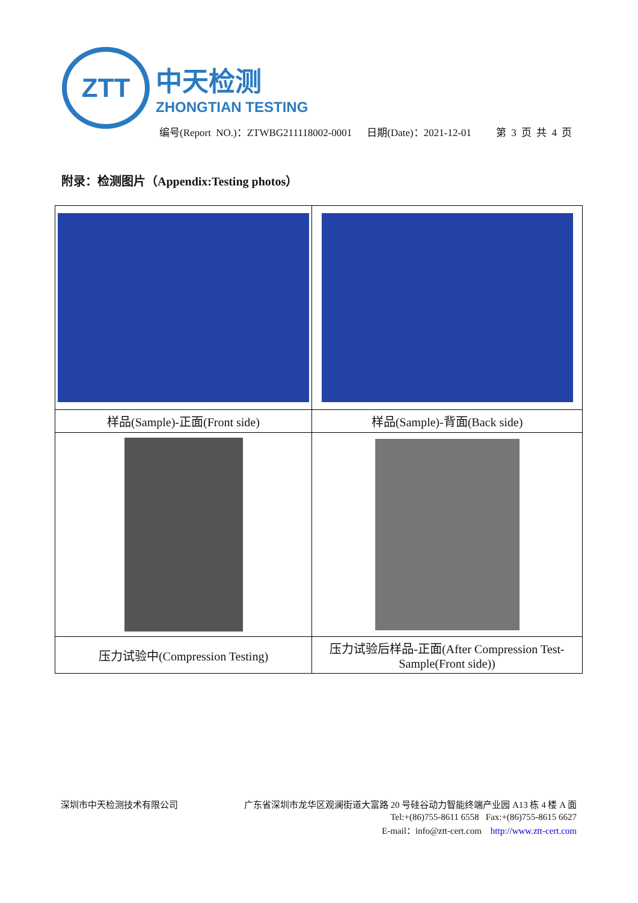ZTT
中天检测
ZHONGTIAN TESTING
编号(Report NO.)：ZTWBG211118002-0001 日期(Date)：2021-12-01 第 3 页 共 4 页
附录：检测图片（Appendix:Testing photos）
| 样品(Sample)-正面(Front side) | 样品(Sample)-背面(Back side) |
| 压力试验中(Compression Testing) | 压力试验后样品-正面(After Compression Test-Sample(Front side)) |
深圳市中天检测技术有限公司 广东省深圳市龙华区观澜街道大富路 20 号硅谷动力智能终端产业园 A13 栋 4 楼 A 面
Tel:+(86)755-8611 6558 Fax:+(86)755-8615 6627
E-mail：info@ztt-cert.com http://www.ztt-cert.com